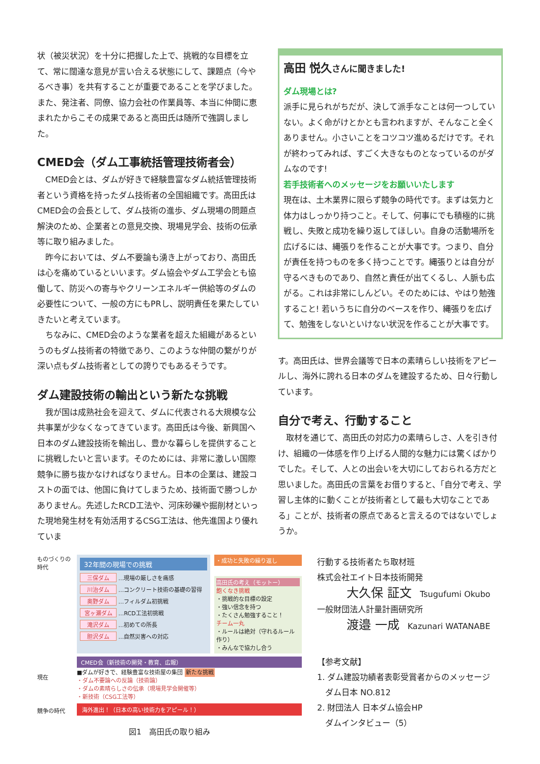状（被災状況）を十分に把握した上で、挑戦的な目標を立て、常に闊達な意見が言い合える状態にして、課題点（今やるべき事）を共有することが重要であることを学びました。また、発注者、同僚、協力会社の作業員等、本当に仲間に恵まれたからこその成果であると高田氏は随所で強調しました。
CMED会（ダム工事統括管理技術者会）
CMED会とは、ダムが好きで経験豊富なダム統括管理技術者という資格を持ったダム技術者の全国組織です。高田氏はCMED会の会長として、ダム技術の進歩、ダム現場の問題点解決のため、企業者との意見交換、現場見学会、技術の伝承等に取り組みました。
昨今においては、ダム不要論も湧き上がっており、高田氏は心を痛めているといいます。ダム協会やダム工学会とも協働して、防災への寄与やクリーンエネルギー供給等のダムの必要性について、一般の方にもPRし、説明責任を果たしていきたいと考えています。
ちなみに、CMED会のような業者を超えた組織があるというのもダム技術者の特徴であり、このような仲間の繋がりが深い点もダム技術者としての誇りでもあるそうです。
ダム建設技術の輸出という新たな挑戦
我が国は成熟社会を迎えて、ダムに代表される大規模な公共事業が少なくなってきています。高田氏は今後、新興国へ日本のダム建設技術を輸出し、豊かな暮らしを提供することに挑戦したいと言います。そのためには、非常に激しい国際競争に勝ち抜かなければなりません。日本の企業は、建設コストの面では、他国に負けてしまうため、技術面で勝つしかありません。先述したRCD工法や、河床砂礫や掘削材といった現地発生材を有効活用するCSG工法は、他先進国より優れていま
高田 悦久さんに聞きました!
ダム現場とは?
派手に見られがちだが、決して派手なことは何一つしていない。よく命がけとかとも言われますが、そんなこと全くありません。小さいことをコツコツ進めるだけです。それが終わってみれば、すごく大きなものとなっているのがダムなのです!
若手技術者へのメッセージをお願いいたします
現在は、土木業界に限らず競争の時代です。まずは気力と体力はしっかり持つこと。そして、何事にでも積極的に挑戦し、失敗と成功を繰り返してほしい。自身の活動場所を広げるには、縄張りを作ることが大事です。つまり、自分が責任を持つものを多く持つことです。縄張りとは自分が守るべきものであり、自然と責任が出てくるし、人脈も広がる。これは非常にしんどい。そのためには、やはり勉強すること! 若いうちに自分のベースを作り、縄張りを広げて、勉強をしないといけない状況を作ることが大事です。
す。高田氏は、世界会議等で日本の素晴らしい技術をアピールし、海外に誇れる日本のダムを建設するため、日々行動しています。
自分で考え、行動すること
取材を通じて、高田氏の対応力の素晴らしさ、人を引き付け、組織の一体感を作り上げる人間的な魅力には驚くばかりでした。そして、人との出会いを大切にしておられる方だと思いました。高田氏の言葉をお借りすると、「自分で考え、学習し主体的に動くことが技術者として最も大切なことである」ことが、技術者の原点であると言えるのではないでしょうか。
ものづくりの時代
現在
競争の時代
32年間の現場での挑戦
三保ダム …現場の厳しさを痛感
川治ダム …コンクリート技術の基礎の習得
奥野ダム …フィルダム初挑戦
宮ヶ瀬ダム …RCD工法初挑戦
滝沢ダム …初めての所長
胆沢ダム …自然災害への対応
・成功と失敗の繰り返し
高田氏の考え（モットー）
飽くなき挑戦
・挑戦的な目標の設定
・強い信念を持つ
・たくさん勉強すること！
チーム一丸
・ルールは絶対（守れるルール作り）
・みんなで協力し合う
CMED会（新技術の開発・教育、広報）
■ダムが好きで、経験豊富な技術屋の集団 新たな挑戦
・ダム不要論への反論（技術論）
・ダムの素晴らしさの伝承（現場見学会開催等）
・新技術（CSG工法等）
海外進出！（日本の高い技術力をアピール！）
図1　高田氏の取り組み
行動する技術者たち取材班
株式会社エイト日本技術開発
大久保 証文　Tsugufumi Okubo
一般財団法人計量計画研究所
渡邉 一成　Kazunari WATANABE
【参考文献】
1. ダム建設功績者表彰受賞者からのメッセージ
　ダム日本 NO.812
2. 財団法人 日本ダム協会HP
　ダムインタビュー（5）